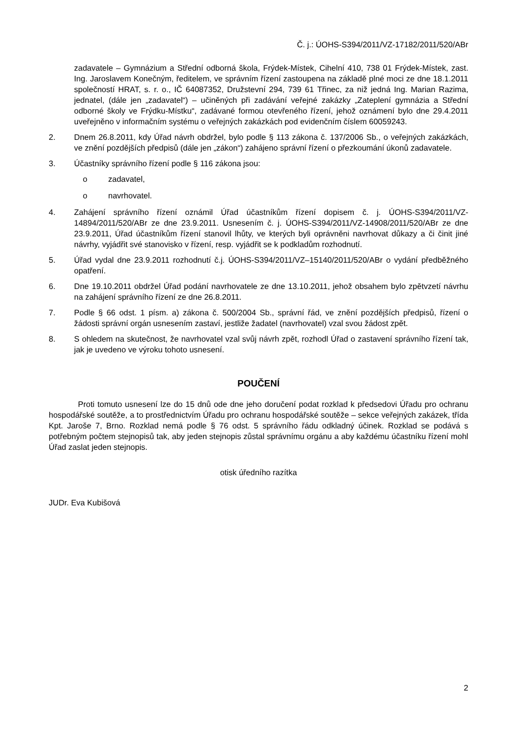Č. j.: ÚOHS-S394/2011/VZ-17182/2011/520/ABr
zadavatele – Gymnázium a Střední odborná škola, Frýdek-Místek, Cihelní 410, 738 01 Frýdek-Místek, zast. Ing. Jaroslavem Konečným, ředitelem, ve správním řízení zastoupena na základě plné moci ze dne 18.1.2011 společností HRAT, s. r. o., IČ 64087352, Družstevní 294, 739 61 Třinec, za niž jedná Ing. Marian Razima, jednatel, (dále jen „zadavatel“) – učiněných při zadávání veřejné zakázky „Zateplení gymnázia a Střední odborné školy ve Frýdku-Místku“, zadávané formou otevřeného řízení, jehož oznámení bylo dne 29.4.2011 uveřejněno v informačním systému o veřejných zakázkách pod evidenčním číslem 60059243.
2. Dnem 26.8.2011, kdy Úřad návrh obdržel, bylo podle § 113 zákona č. 137/2006 Sb., o veřejných zakázkách, ve znění pozdějších předpisů (dále jen „zákon“) zahájeno správní řízení o přezkoumání úkonů zadavatele.
3. Účastníky správního řízení podle § 116 zákona jsou:
o zadavatel,
o navrhovatel.
4. Zahájení správního řízení oznámil Úřad účastníkům řízení dopisem č. j. ÚOHS-S394/2011/VZ-14894/2011/520/ABr ze dne 23.9.2011. Usnesením č. j. ÚOHS-S394/2011/VZ-14908/2011/520/ABr ze dne 23.9.2011, Úřad účastníkům řízení stanovil lhůty, ve kterých byli oprávněni navrhovat důkazy a či činit jiné návrhy, vyjádřit své stanovisko v řízení, resp. vyjádřit se k podkladům rozhodnutí.
5. Úřad vydal dne 23.9.2011 rozhodnutí č.j. ÚOHS-S394/2011/VZ–15140/2011/520/ABr o vydání předběžného opatření.
6. Dne 19.10.2011 obdržel Úřad podání navrhovatele ze dne 13.10.2011, jehož obsahem bylo zpětvzetí návrhu na zahájení správního řízení ze dne 26.8.2011.
7. Podle § 66 odst. 1 písm. a) zákona č. 500/2004 Sb., správní řád, ve znění pozdějších předpisů, řízení o žádosti správní orgán usnesením zastaví, jestliže žadatel (navrhovatel) vzal svou žádost zpět.
8. S ohledem na skutečnost, že navrhovatel vzal svůj návrh zpět, rozhodl Úřad o zastavení správního řízení tak, jak je uvedeno ve výroku tohoto usnesení.
POUČENÍ
Proti tomuto usnesení lze do 15 dnů ode dne jeho doručení podat rozklad k předsedovi Úřadu pro ochranu hospodářské soutěže, a to prostřednictvím Úřadu pro ochranu hospodářské soutěže – sekce veřejných zakázek, třída Kpt. Jaroše 7, Brno. Rozklad nemá podle § 76 odst. 5 správního řádu odkladný účinek. Rozklad se podává s potřebným počtem stejnopisů tak, aby jeden stejnopis zůstal správnímu orgánu a aby každému účastníku řízení mohl Úřad zaslat jeden stejnopis.
otisk úředního razítka
JUDr. Eva Kubišová
2